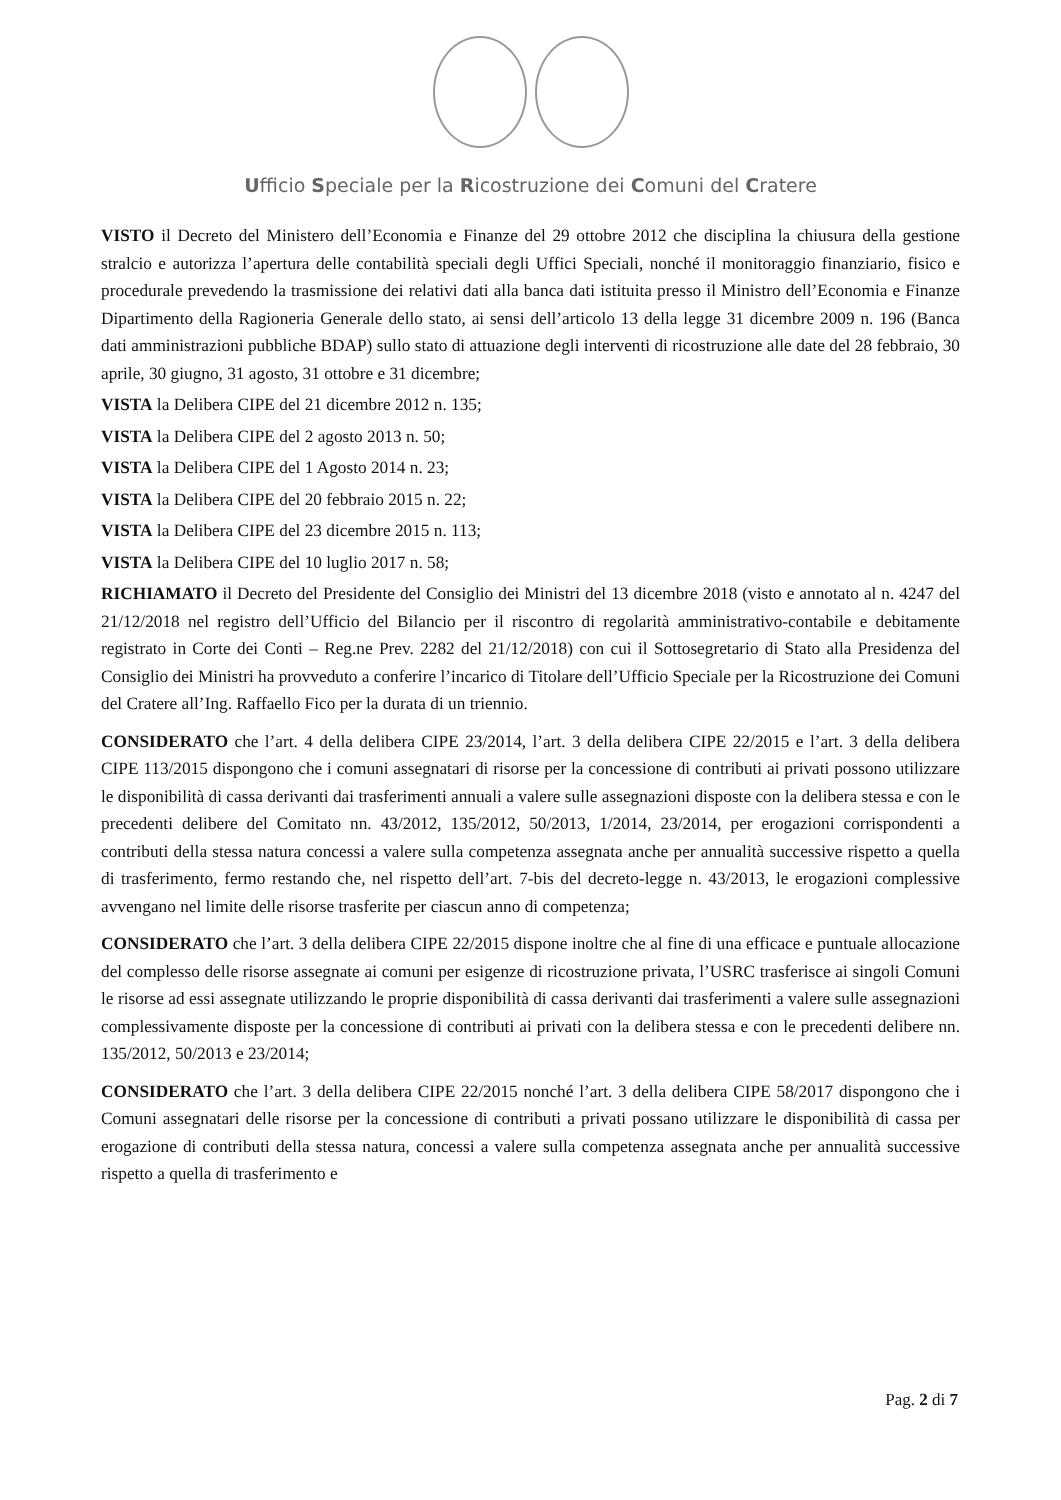Ufficio Speciale per la Ricostruzione dei Comuni del Cratere
VISTO il Decreto del Ministero dell’Economia e Finanze del 29 ottobre 2012 che disciplina la chiusura della gestione stralcio e autorizza l’apertura delle contabilità speciali degli Uffici Speciali, nonché il monitoraggio finanziario, fisico e procedurale prevedendo la trasmissione dei relativi dati alla banca dati istituita presso il Ministro dell’Economia e Finanze Dipartimento della Ragioneria Generale dello stato, ai sensi dell’articolo 13 della legge 31 dicembre 2009 n. 196 (Banca dati amministrazioni pubbliche BDAP) sullo stato di attuazione degli interventi di ricostruzione alle date del 28 febbraio, 30 aprile, 30 giugno, 31 agosto, 31 ottobre e 31 dicembre;
VISTA la Delibera CIPE del 21 dicembre 2012 n. 135;
VISTA la Delibera CIPE del 2 agosto 2013 n. 50;
VISTA la Delibera CIPE del 1 Agosto 2014 n. 23;
VISTA la Delibera CIPE del 20 febbraio 2015 n. 22;
VISTA la Delibera CIPE del 23 dicembre 2015 n. 113;
VISTA la Delibera CIPE del 10 luglio 2017 n. 58;
RICHIAMATO il Decreto del Presidente del Consiglio dei Ministri del 13 dicembre 2018 (visto e annotato al n. 4247 del 21/12/2018 nel registro dell’Ufficio del Bilancio per il riscontro di regolarità amministrativo-contabile e debitamente registrato in Corte dei Conti – Reg.ne Prev. 2282 del 21/12/2018) con cui il Sottosegretario di Stato alla Presidenza del Consiglio dei Ministri ha provveduto a conferire l’incarico di Titolare dell’Ufficio Speciale per la Ricostruzione dei Comuni del Cratere all’Ing. Raffaello Fico per la durata di un triennio.
CONSIDERATO che l’art. 4 della delibera CIPE 23/2014, l’art. 3 della delibera CIPE 22/2015 e l’art. 3 della delibera CIPE 113/2015 dispongono che i comuni assegnatari di risorse per la concessione di contributi ai privati possono utilizzare le disponibilità di cassa derivanti dai trasferimenti annuali a valere sulle assegnazioni disposte con la delibera stessa e con le precedenti delibere del Comitato nn. 43/2012, 135/2012, 50/2013, 1/2014, 23/2014, per erogazioni corrispondenti a contributi della stessa natura concessi a valere sulla competenza assegnata anche per annualità successive rispetto a quella di trasferimento, fermo restando che, nel rispetto dell’art. 7-bis del decreto-legge n. 43/2013, le erogazioni complessive avvengano nel limite delle risorse trasferite per ciascun anno di competenza;
CONSIDERATO che l’art. 3 della delibera CIPE 22/2015 dispone inoltre che al fine di una efficace e puntuale allocazione del complesso delle risorse assegnate ai comuni per esigenze di ricostruzione privata, l’USRC trasferisce ai singoli Comuni le risorse ad essi assegnate utilizzando le proprie disponibilità di cassa derivanti dai trasferimenti a valere sulle assegnazioni complessivamente disposte per la concessione di contributi ai privati con la delibera stessa e con le precedenti delibere nn. 135/2012, 50/2013 e 23/2014;
CONSIDERATO che l’art. 3 della delibera CIPE 22/2015 nonché l’art. 3 della delibera CIPE 58/2017 dispongono che i Comuni assegnatari delle risorse per la concessione di contributi a privati possano utilizzare le disponibilità di cassa per erogazione di contributi della stessa natura, concessi a valere sulla competenza assegnata anche per annualità successive rispetto a quella di trasferimento e
Pag. 2 di 7